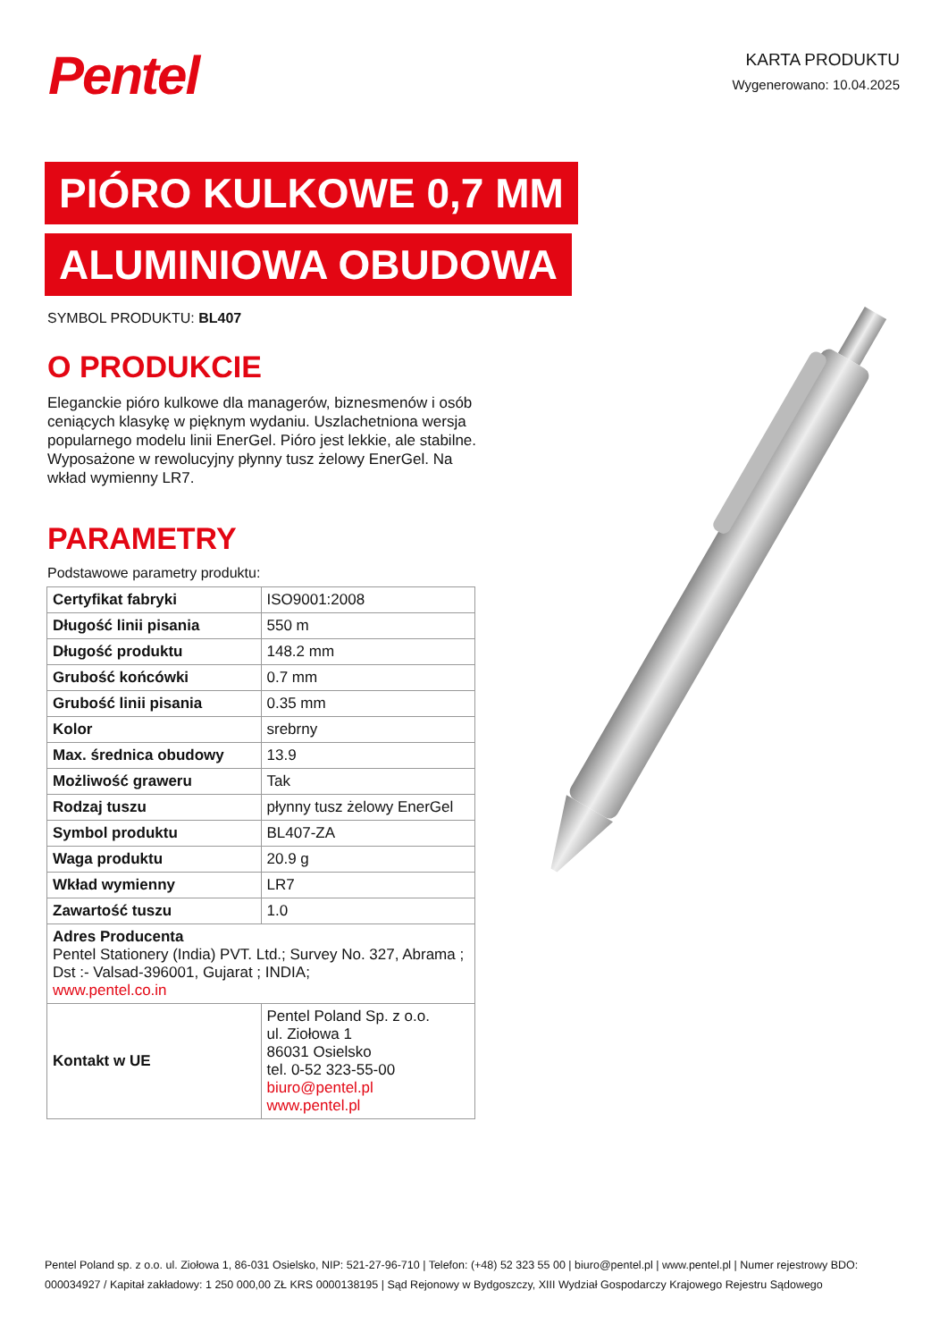Pentel
KARTA PRODUKTU
Wygenerowano: 10.04.2025
PIÓRO KULKOWE 0,7 MM
ALUMINIOWA OBUDOWA
SYMBOL PRODUKTU: BL407
O PRODUKCIE
Eleganckie pióro kulkowe dla managerów, biznesmenów i osób ceniących klasykę w pięknym wydaniu. Uszlachetniona wersja popularnego modelu linii EnerGel. Pióro jest lekkie, ale stabilne. Wyposażone w rewolucyjny płynny tusz żelowy EnerGel. Na wkład wymienny LR7.
PARAMETRY
Podstawowe parametry produktu:
| Certyfikat fabryki | ISO9001:2008 |
| Długość linii pisania | 550 m |
| Długość produktu | 148.2 mm |
| Grubość końcówki | 0.7 mm |
| Grubość linii pisania | 0.35 mm |
| Kolor | srebrny |
| Max. średnica obudowy | 13.9 |
| Możliwość graweru | Tak |
| Rodzaj tuszu | płynny tusz żelowy EnerGel |
| Symbol produktu | BL407-ZA |
| Waga produktu | 20.9 g |
| Wkład wymienny | LR7 |
| Zawartość tuszu | 1.0 |
| Adres Producenta Pentel Stationery (India) PVT. Ltd.; Survey No. 327, Abrama ; Dst :- Valsad-396001, Gujarat ; INDIA; www.pentel.co.in | |
| Kontakt w UE | Pentel Poland Sp. z o.o. ul. Ziołowa 1 86031 Osielsko tel. 0-52 323-55-00 biuro@pentel.pl www.pentel.pl |
Pentel Poland sp. z o.o. ul. Ziołowa 1, 86-031 Osielsko, NIP: 521-27-96-710 | Telefon: (+48) 52 323 55 00 | biuro@pentel.pl | www.pentel.pl | Numer rejestrowy BDO: 000034927 / Kapitał zakładowy: 1 250 000,00 ZŁ KRS 0000138195 | Sąd Rejonowy w Bydgoszczy, XIII Wydział Gospodarczy Krajowego Rejestru Sądowego